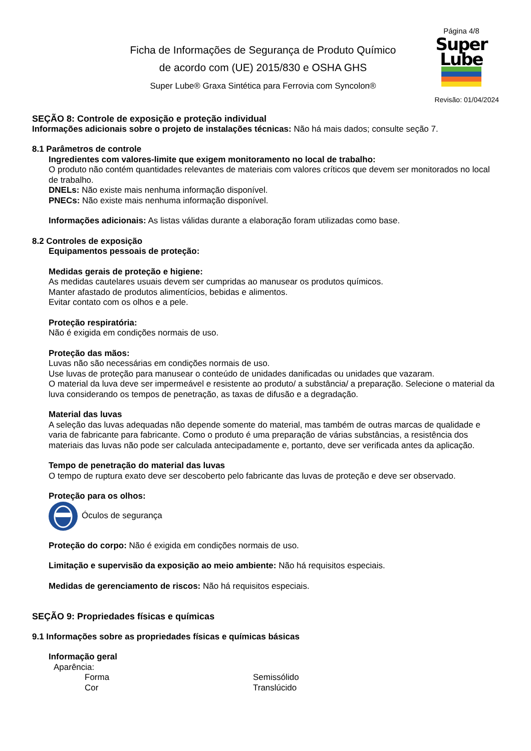Ficha de Informações de Segurança de Produto Químico
de acordo com (UE) 2015/830 e OSHA GHS
Super Lube® Graxa Sintética para Ferrovia com Syncolon®
Página 4/8
Super
Lube
Revisão: 01/04/2024
SEÇÃO 8: Controle de exposição e proteção individual
Informações adicionais sobre o projeto de instalações técnicas: Não há mais dados; consulte seção 7.
8.1 Parâmetros de controle
Ingredientes com valores-limite que exigem monitoramento no local de trabalho:
O produto não contém quantidades relevantes de materiais com valores críticos que devem ser monitorados no local de trabalho.
DNELs: Não existe mais nenhuma informação disponível.
PNECs: Não existe mais nenhuma informação disponível.
Informações adicionais: As listas válidas durante a elaboração foram utilizadas como base.
8.2 Controles de exposição
Equipamentos pessoais de proteção:
Medidas gerais de proteção e higiene:
As medidas cautelares usuais devem ser cumpridas ao manusear os produtos químicos.
Manter afastado de produtos alimentícios, bebidas e alimentos.
Evitar contato com os olhos e a pele.
Proteção respiratória:
Não é exigida em condições normais de uso.
Proteção das mãos:
Luvas não são necessárias em condições normais de uso.
Use luvas de proteção para manusear o conteúdo de unidades danificadas ou unidades que vazaram.
O material da luva deve ser impermeável e resistente ao produto/ a substância/ a preparação. Selecione o material da luva considerando os tempos de penetração, as taxas de difusão e a degradação.
Material das luvas
A seleção das luvas adequadas não depende somente do material, mas também de outras marcas de qualidade e varia de fabricante para fabricante. Como o produto é uma preparação de várias substâncias, a resistência dos materiais das luvas não pode ser calculada antecipadamente e, portanto, deve ser verificada antes da aplicação.
Tempo de penetração do material das luvas
O tempo de ruptura exato deve ser descoberto pelo fabricante das luvas de proteção e deve ser observado.
Proteção para os olhos:
Óculos de segurança
Proteção do corpo: Não é exigida em condições normais de uso.
Limitação e supervisão da exposição ao meio ambiente: Não há requisitos especiais.
Medidas de gerenciamento de riscos: Não há requisitos especiais.
SEÇÃO 9: Propriedades físicas e químicas
9.1 Informações sobre as propriedades físicas e químicas básicas
Informação geral
Aparência:
Forma Semissólido
Cor Translúcido